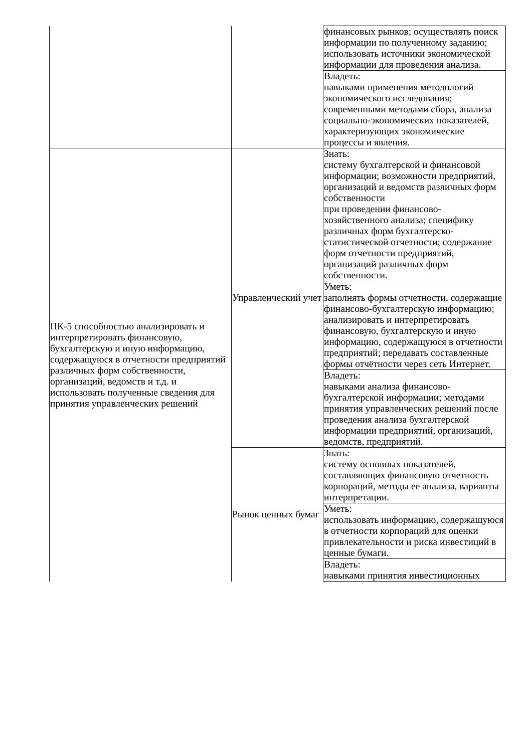| | | финансовых рынков; осуществлять поиск информации по полученному заданию; использовать источники экономической информации для проведения анализа. |
| | | Владеть: навыками применения методологий экономического исследования; современными методами сбора, анализа социально-экономических показателей, характеризующих экономические процессы и явления. |
| ПК-5 способностью анализировать и интерпретировать финансовую, бухгалтерскую и иную информацию, содержащуюся в отчетности предприятий различных форм собственности, организаций, ведомств и т.д. и использовать полученные сведения для принятия управленческих решений | Управленческий учет | Знать: систему бухгалтерской и финансовой информации; возможности предприятий, организаций и ведомств различных форм собственности при проведении финансово-хозяйственного анализа; специфику различных форм бухгалтерско-статистической отчетности; содержание форм отчетности предприятий, организаций различных форм собственности. |
| | | Уметь: заполнять формы отчетности, содержащие финансово-бухгалтерскую информацию; анализировать и интерпретировать финансовую, бухгалтерскую и иную информацию, содержащуюся в отчетности предприятий; передавать составленные формы отчётности через сеть Интернет. |
| | | Владеть: навыками анализа финансово-бухгалтерской информации; методами принятия управленческих решений после проведения анализа бухгалтерской информации предприятий, организаций, ведомств, предприятий. |
| | Рынок ценных бумаг | Знать: систему основных показателей, составляющих финансовую отчетность корпораций, методы ее анализа, варианты интерпретации. |
| | | Уметь: использовать информацию, содержащуюся в отчетности корпораций для оценки привлекательности и риска инвестиций в ценные бумаги. |
| | | Владеть: навыками принятия инвестиционных |